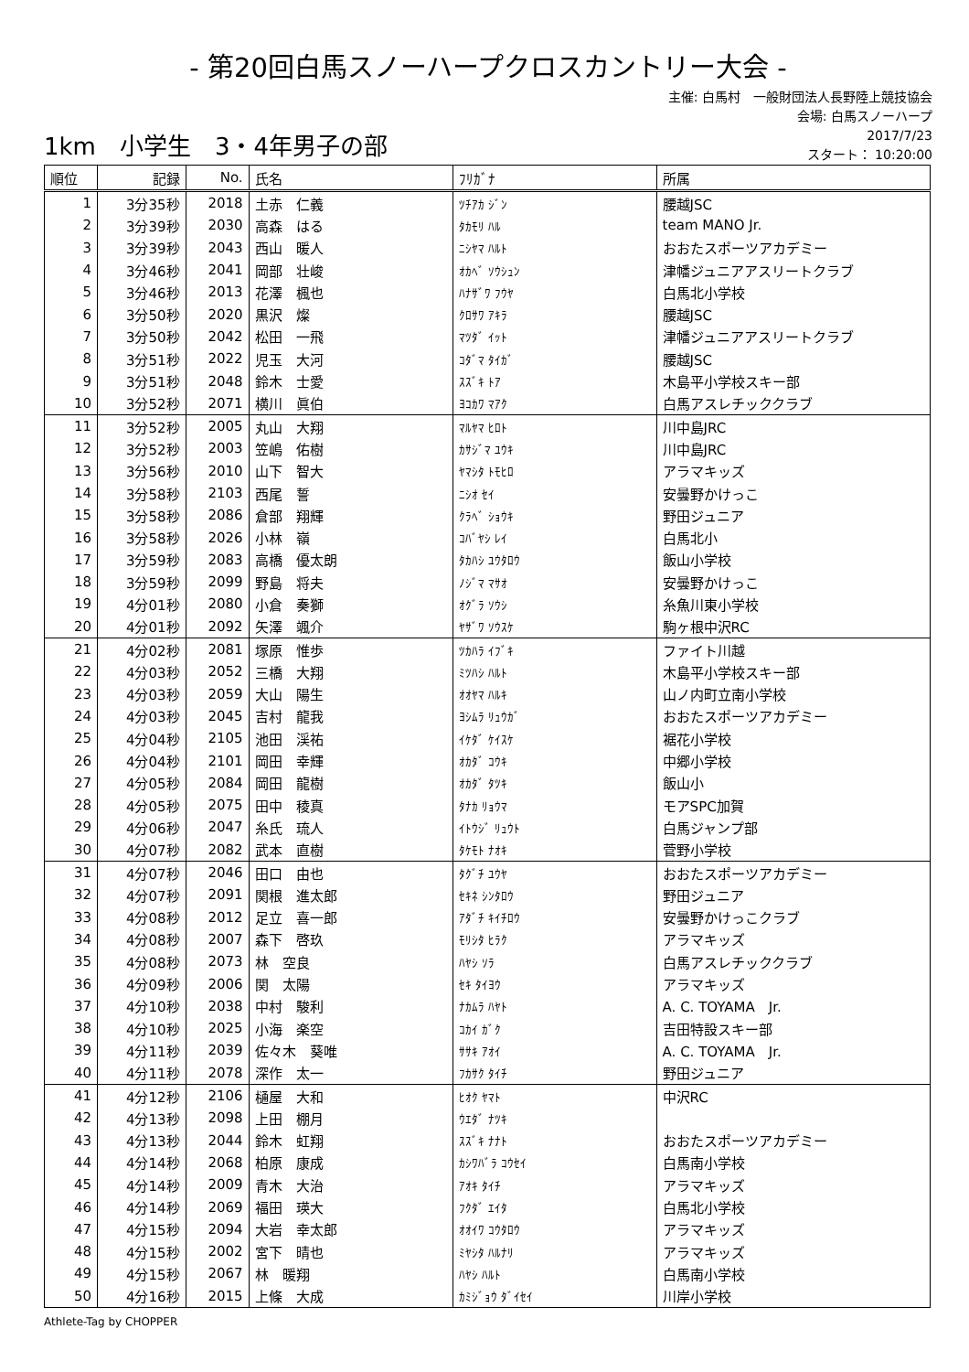- 第20回白馬スノーハープクロスカントリー大会 -
1km　小学生　3・4年男子の部
主催: 白馬村　一般財団法人長野陸上競技協会
会場: 白馬スノーハープ
2017/7/23
スタート： 10:20:00
| 順位 | 記録 | No. | 氏名 | ﾌﾘｶﾞﾅ | 所属 |
| --- | --- | --- | --- | --- | --- |
| 1 | 3分35秒 | 2018 | 土赤 仁義 | ﾂﾁｱｶ ｼﾞﾝ | 腰越JSC |
| 2 | 3分39秒 | 2030 | 高森 はる | ﾀｶﾓﾘ ﾊﾙ | team MANO Jr. |
| 3 | 3分39秒 | 2043 | 西山 暖人 | ﾆｼﾔﾏ ﾊﾙﾄ | おおたスポーツアカデミー |
| 4 | 3分46秒 | 2041 | 岡部 壮峻 | ｵｶﾍﾞ ｿｳｼｭﾝ | 津幡ジュニアアスリートクラブ |
| 5 | 3分46秒 | 2013 | 花澤 楓也 | ﾊﾅｻﾞﾜ ﾌｳﾔ | 白馬北小学校 |
| 6 | 3分50秒 | 2020 | 黒沢 燦 | ｸﾛｻﾜ ｱｷﾗ | 腰越JSC |
| 7 | 3分50秒 | 2042 | 松田 一飛 | ﾏﾂﾀﾞ ｲｯﾄ | 津幡ジュニアアスリートクラブ |
| 8 | 3分51秒 | 2022 | 児玉 大河 | ｺﾀﾞﾏ ﾀｲｶﾞ | 腰越JSC |
| 9 | 3分51秒 | 2048 | 鈴木 士愛 | ｽｽﾞｷ ﾄｱ | 木島平小学校スキー部 |
| 10 | 3分52秒 | 2071 | 横川 眞伯 | ﾖｺｶﾜ ﾏｱｸ | 白馬アスレチッククラブ |
| 11 | 3分52秒 | 2005 | 丸山 大翔 | ﾏﾙﾔﾏ ﾋﾛﾄ | 川中島JRC |
| 12 | 3分52秒 | 2003 | 笠嶋 佑樹 | ｶｻｼﾞﾏ ﾕｳｷ | 川中島JRC |
| 13 | 3分56秒 | 2010 | 山下 智大 | ﾔﾏｼﾀ ﾄﾓﾋﾛ | アラマキッズ |
| 14 | 3分58秒 | 2103 | 西尾 誓 | ﾆｼｵ ｾｲ | 安曇野かけっこ |
| 15 | 3分58秒 | 2086 | 倉部 翔輝 | ｸﾗﾍﾞ ｼｮｳｷ | 野田ジュニア |
| 16 | 3分58秒 | 2026 | 小林 嶺 | ｺﾊﾞﾔｼ ﾚｲ | 白馬北小 |
| 17 | 3分59秒 | 2083 | 高橋 優太朗 | ﾀｶﾊｼ ﾕｳﾀﾛｳ | 飯山小学校 |
| 18 | 3分59秒 | 2099 | 野島 将夫 | ﾉｼﾞﾏ ﾏｻｵ | 安曇野かけっこ |
| 19 | 4分01秒 | 2080 | 小倉 奏獅 | ｵｸﾞﾗ ｿｳｼ | 糸魚川東小学校 |
| 20 | 4分01秒 | 2092 | 矢澤 颯介 | ﾔｻﾞﾜ ｿｳｽｹ | 駒ヶ根中沢RC |
| 21 | 4分02秒 | 2081 | 塚原 惟歩 | ﾂｶﾊﾗ ｲﾌﾞｷ | ファイト川越 |
| 22 | 4分03秒 | 2052 | 三橋 大翔 | ﾐﾂﾊｼ ﾊﾙﾄ | 木島平小学校スキー部 |
| 23 | 4分03秒 | 2059 | 大山 陽生 | ｵｵﾔﾏ ﾊﾙｷ | 山ノ内町立南小学校 |
| 24 | 4分03秒 | 2045 | 吉村 龍我 | ﾖｼﾑﾗ ﾘｭｳｶﾞ | おおたスポーツアカデミー |
| 25 | 4分04秒 | 2105 | 池田 渓祐 | ｲｹﾀﾞ ｹｲｽｹ | 裾花小学校 |
| 26 | 4分04秒 | 2101 | 岡田 幸輝 | ｵｶﾀﾞ ｺｳｷ | 中郷小学校 |
| 27 | 4分05秒 | 2084 | 岡田 龍樹 | ｵｶﾀﾞ ﾀﾂｷ | 飯山小 |
| 28 | 4分05秒 | 2075 | 田中 稜真 | ﾀﾅｶ ﾘｮｳﾏ | モアSPC加賀 |
| 29 | 4分06秒 | 2047 | 糸氏 琉人 | ｲﾄｳｼﾞ ﾘｭｳﾄ | 白馬ジャンプ部 |
| 30 | 4分07秒 | 2082 | 武本 直樹 | ﾀｹﾓﾄ ﾅｵｷ | 菅野小学校 |
| 31 | 4分07秒 | 2046 | 田口 由也 | ﾀｸﾞﾁ ﾕｳﾔ | おおたスポーツアカデミー |
| 32 | 4分07秒 | 2091 | 関根 進太郎 | ｾｷﾈ ｼﾝﾀﾛｳ | 野田ジュニア |
| 33 | 4分08秒 | 2012 | 足立 喜一郎 | ｱﾀﾞﾁ ｷｲﾁﾛｳ | 安曇野かけっこクラブ |
| 34 | 4分08秒 | 2007 | 森下 啓玖 | ﾓﾘｼﾀ ﾋﾗｸ | アラマキッズ |
| 35 | 4分08秒 | 2073 | 林 空良 | ﾊﾔｼ ｿﾗ | 白馬アスレチッククラブ |
| 36 | 4分09秒 | 2006 | 関 太陽 | ｾｷ ﾀｲﾖｳ | アラマキッズ |
| 37 | 4分10秒 | 2038 | 中村 駿利 | ﾅｶﾑﾗ ﾊﾔﾄ | A. C. TOYAMA Jr. |
| 38 | 4分10秒 | 2025 | 小海 楽空 | ｺｶｲ ｶﾞｸ | 吉田特設スキー部 |
| 39 | 4分11秒 | 2039 | 佐々木 葵唯 | ｻｻｷ ｱｵｲ | A. C. TOYAMA Jr. |
| 40 | 4分11秒 | 2078 | 深作 太一 | ﾌｶｻｸ ﾀｲﾁ | 野田ジュニア |
| 41 | 4分12秒 | 2106 | 樋屋 大和 | ﾋｵｸ ﾔﾏﾄ | 中沢RC |
| 42 | 4分13秒 | 2098 | 上田 棚月 | ｳｴﾀﾞ ﾅﾂｷ | |
| 43 | 4分13秒 | 2044 | 鈴木 虹翔 | ｽｽﾞｷ ﾅﾅﾄ | おおたスポーツアカデミー |
| 44 | 4分14秒 | 2068 | 柏原 康成 | ｶｼﾜﾊﾞﾗ ｺｳｾｲ | 白馬南小学校 |
| 45 | 4分14秒 | 2009 | 青木 大治 | ｱｵｷ ﾀｲﾁ | アラマキッズ |
| 46 | 4分14秒 | 2069 | 福田 瑛大 | ﾌｸﾀﾞ ｴｲﾀ | 白馬北小学校 |
| 47 | 4分15秒 | 2094 | 大岩 幸太郎 | ｵｵｲﾜ ｺｳﾀﾛｳ | アラマキッズ |
| 48 | 4分15秒 | 2002 | 宮下 晴也 | ﾐﾔｼﾀ ﾊﾙﾅﾘ | アラマキッズ |
| 49 | 4分15秒 | 2067 | 林 暖翔 | ﾊﾔｼ ﾊﾙﾄ | 白馬南小学校 |
| 50 | 4分16秒 | 2015 | 上條 大成 | ｶﾐｼﾞｮｳ ﾀﾞｲｾｲ | 川岸小学校 |
Athlete-Tag by CHOPPER